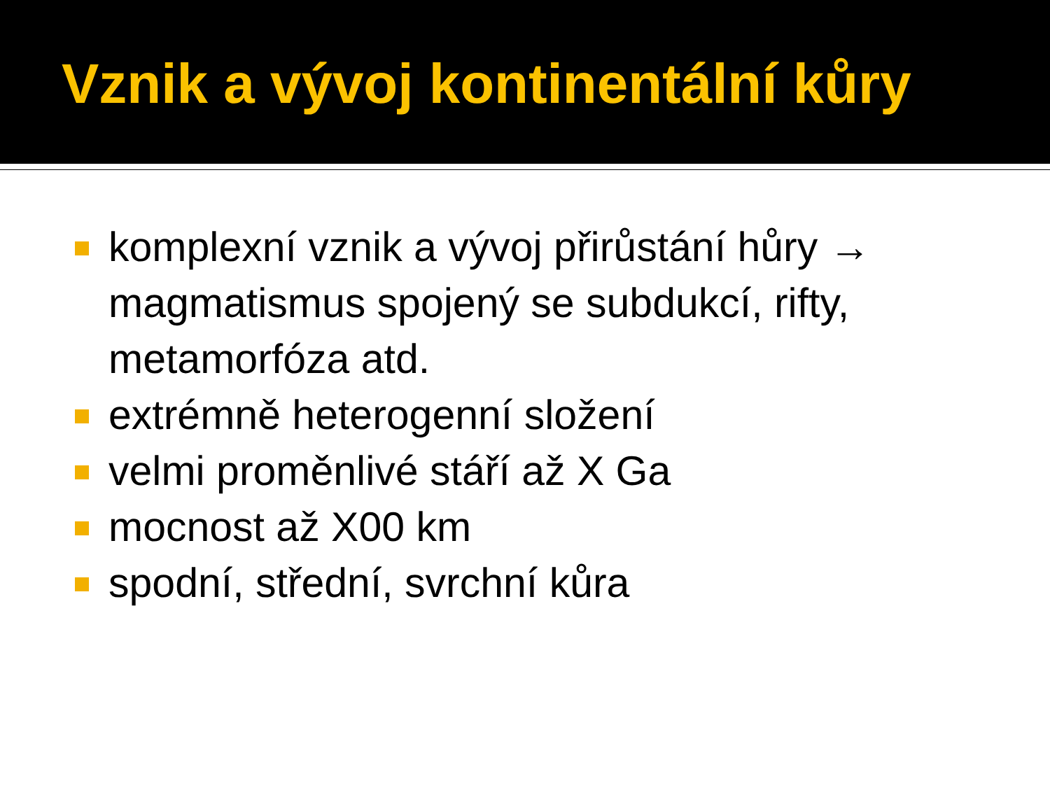Vznik a vývoj kontinentální kůry
komplexní vznik a vývoj přirůstání hůry → magmatismus spojený se subdukcí, rifty, metamorfóza atd.
extrémně heterogenní složení
velmi proměnlivé stáří až X Ga
mocnost až X00 km
spodní, střední, svrchní kůra